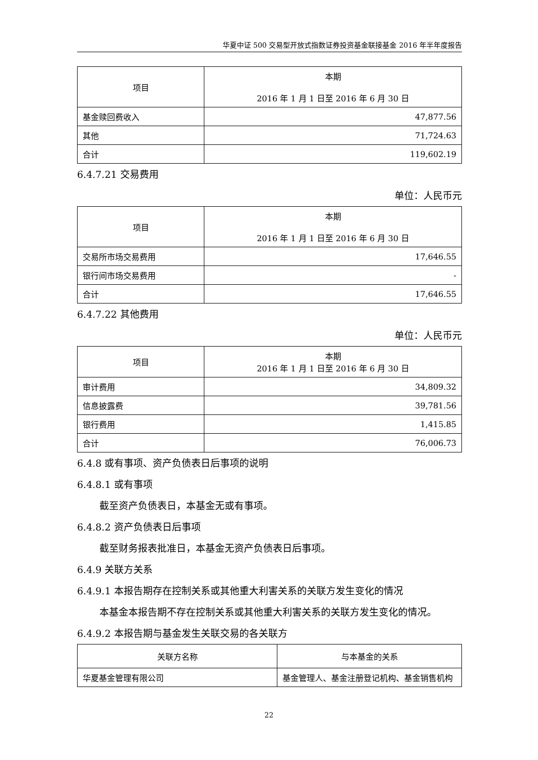华夏中证 500 交易型开放式指数证券投资基金联接基金 2016 年半年度报告
| 项目 | 本期 2016 年 1 月 1 日至 2016 年 6 月 30 日 |
| --- | --- |
| 基金赎回费收入 | 47,877.56 |
| 其他 | 71,724.63 |
| 合计 | 119,602.19 |
6.4.7.21 交易费用
单位：人民币元
| 项目 | 本期 2016 年 1 月 1 日至 2016 年 6 月 30 日 |
| --- | --- |
| 交易所市场交易费用 | 17,646.55 |
| 银行间市场交易费用 | - |
| 合计 | 17,646.55 |
6.4.7.22 其他费用
单位：人民币元
| 项目 | 本期 2016 年 1 月 1 日至 2016 年 6 月 30 日 |
| --- | --- |
| 审计费用 | 34,809.32 |
| 信息披露费 | 39,781.56 |
| 银行费用 | 1,415.85 |
| 合计 | 76,006.73 |
6.4.8 或有事项、资产负债表日后事项的说明
6.4.8.1 或有事项
截至资产负债表日，本基金无或有事项。
6.4.8.2 资产负债表日后事项
截至财务报表批准日，本基金无资产负债表日后事项。
6.4.9 关联方关系
6.4.9.1 本报告期存在控制关系或其他重大利害关系的关联方发生变化的情况
本基金本报告期不存在控制关系或其他重大利害关系的关联方发生变化的情况。
6.4.9.2 本报告期与基金发生关联交易的各关联方
| 关联方名称 | 与本基金的关系 |
| --- | --- |
| 华夏基金管理有限公司 | 基金管理人、基金注册登记机构、基金销售机构 |
22